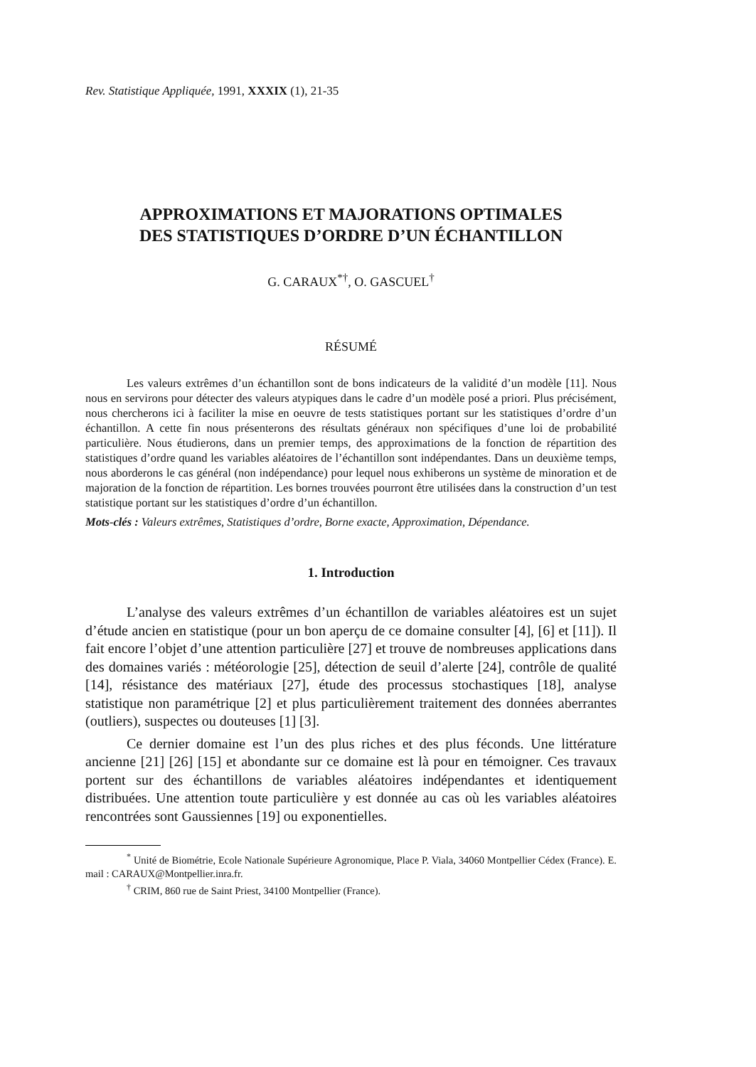Rev. Statistique Appliquée, 1991, XXXIX (1), 21-35
APPROXIMATIONS ET MAJORATIONS OPTIMALES
DES STATISTIQUES D’ORDRE D’UN ÉCHANTILLON
G. CARAUX<sup>*†</sup>, O. GASCUEL<sup>†</sup>
RÉSUMÉ
Les valeurs extrêmes d’un échantillon sont de bons indicateurs de la validité d’un modèle [11]. Nous nous en servirons pour détecter des valeurs atypiques dans le cadre d’un modèle posé a priori. Plus précisément, nous chercherons ici à faciliter la mise en oeuvre de tests statistiques portant sur les statistiques d’ordre d’un échantillon. A cette fin nous présenterons des résultats généraux non spécifiques d’une loi de probabilité particulière. Nous étudierons, dans un premier temps, des approximations de la fonction de répartition des statistiques d’ordre quand les variables aléatoires de l’échantillon sont indépendantes. Dans un deuxième temps, nous aborderons le cas général (non indépendance) pour lequel nous exhiberons un système de minoration et de majoration de la fonction de répartition. Les bornes trouvées pourront être utilisées dans la construction d’un test statistique portant sur les statistiques d’ordre d’un échantillon.
Mots-clés : Valeurs extrêmes, Statistiques d’ordre, Borne exacte, Approximation, Dépendance.
1. Introduction
L’analyse des valeurs extrêmes d’un échantillon de variables aléatoires est un sujet d’étude ancien en statistique (pour un bon aperçu de ce domaine consulter [4], [6] et [11]). Il fait encore l’objet d’une attention particulière [27] et trouve de nombreuses applications dans des domaines variés : météorologie [25], détection de seuil d’alerte [24], contrôle de qualité [14], résistance des matériaux [27], étude des processus stochastiques [18], analyse statistique non paramétrique [2] et plus particulièrement traitement des données aberrantes (outliers), suspectes ou douteuses [1] [3].
Ce dernier domaine est l’un des plus riches et des plus féconds. Une littérature ancienne [21] [26] [15] et abondante sur ce domaine est là pour en témoigner. Ces travaux portent sur des échantillons de variables aléatoires indépendantes et identiquement distribuées. Une attention toute particulière y est donnée au cas où les variables aléatoires rencontrées sont Gaussiennes [19] ou exponentielles.
<sup>*</sup> Unité de Biométrie, Ecole Nationale Supérieure Agronomique, Place P. Viala, 34060 Montpellier Cédex (France). E. mail : CARAUX@Montpellier.inra.fr.
<sup>†</sup> CRIM, 860 rue de Saint Priest, 34100 Montpellier (France).